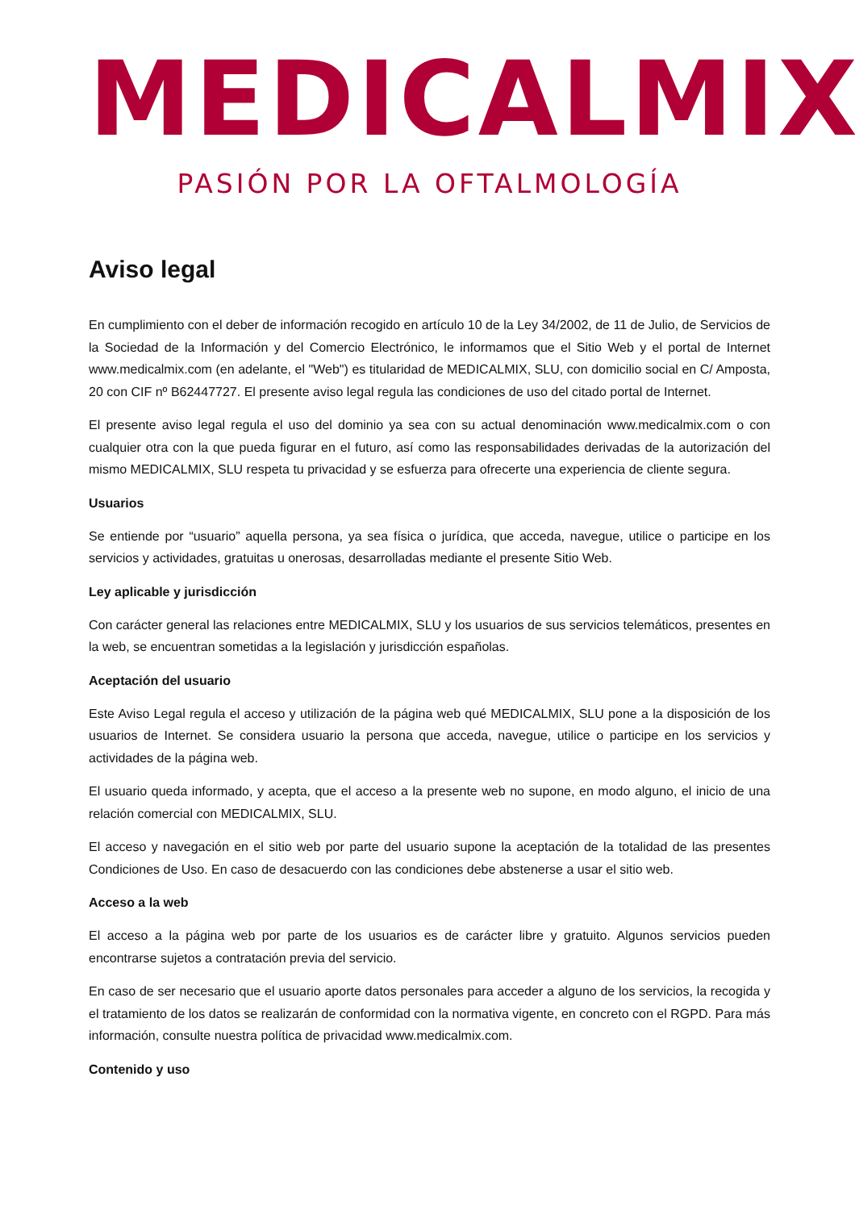MEDICALMIX
PASIÓN POR LA OFTALMOLOGÍA
Aviso legal
En cumplimiento con el deber de información recogido en artículo 10 de la Ley 34/2002, de 11 de Julio, de Servicios de la Sociedad de la Información y del Comercio Electrónico, le informamos que el Sitio Web y el portal de Internet www.medicalmix.com (en adelante, el "Web") es titularidad de MEDICALMIX, SLU, con domicilio social en C/ Amposta, 20 con CIF nº B62447727. El presente aviso legal regula las condiciones de uso del citado portal de Internet.
El presente aviso legal regula el uso del dominio ya sea con su actual denominación www.medicalmix.com o con cualquier otra con la que pueda figurar en el futuro, así como las responsabilidades derivadas de la autorización del mismo MEDICALMIX, SLU respeta tu privacidad y se esfuerza para ofrecerte una experiencia de cliente segura.
Usuarios
Se entiende por “usuario” aquella persona, ya sea física o jurídica, que acceda, navegue, utilice o participe en los servicios y actividades, gratuitas u onerosas, desarrolladas mediante el presente Sitio Web.
Ley aplicable y jurisdicción
Con carácter general las relaciones entre MEDICALMIX, SLU y los usuarios de sus servicios telemáticos, presentes en la web, se encuentran sometidas a la legislación y jurisdicción españolas.
Aceptación del usuario
Este Aviso Legal regula el acceso y utilización de la página web qué MEDICALMIX, SLU pone a la disposición de los usuarios de Internet. Se considera usuario la persona que acceda, navegue, utilice o participe en los servicios y actividades de la página web.
El usuario queda informado, y acepta, que el acceso a la presente web no supone, en modo alguno, el inicio de una relación comercial con MEDICALMIX, SLU.
El acceso y navegación en el sitio web por parte del usuario supone la aceptación de la totalidad de las presentes Condiciones de Uso. En caso de desacuerdo con las condiciones debe abstenerse a usar el sitio web.
Acceso a la web
El acceso a la página web por parte de los usuarios es de carácter libre y gratuito. Algunos servicios pueden encontrarse sujetos a contratación previa del servicio.
En caso de ser necesario que el usuario aporte datos personales para acceder a alguno de los servicios, la recogida y el tratamiento de los datos se realizarán de conformidad con la normativa vigente, en concreto con el RGPD. Para más información, consulte nuestra política de privacidad www.medicalmix.com.
Contenido y uso